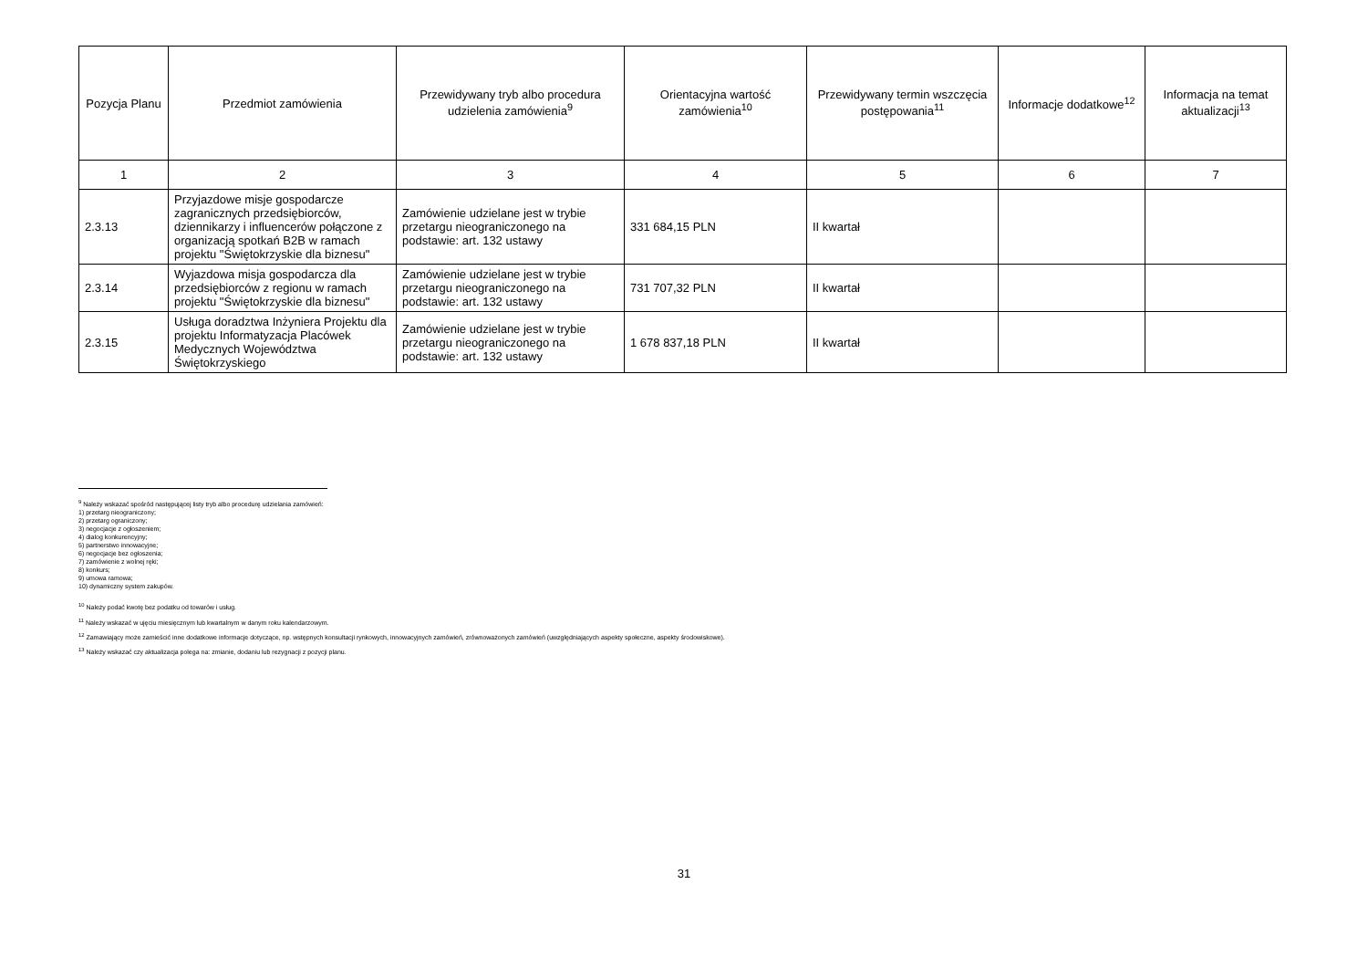| Pozycja Planu | Przedmiot zamówienia | Przewidywany tryb albo procedura udzielenia zamówienia<sup>9</sup> | Orientacyjna wartość zamówienia<sup>10</sup> | Przewidywany termin wszczęcia postępowania<sup>11</sup> | Informacje dodatkowe<sup>12</sup> | Informacja na temat aktualizacji<sup>13</sup> |
| --- | --- | --- | --- | --- | --- | --- |
| 1 | 2 | 3 | 4 | 5 | 6 | 7 |
| 2.3.13 | Przyjazdowe misje gospodarcze zagranicznych przedsiębiorców, dziennikarzy i influencerów połączone z organizacją spotkań B2B w ramach projektu "Świętokrzyskie dla biznesu" | Zamówienie udzielane jest w trybie przetargu nieograniczonego na podstawie: art. 132 ustawy | 331 684,15 PLN | II kwartał | | |
| 2.3.14 | Wyjazdowa misja gospodarcza dla przedsiębiorców z regionu w ramach projektu "Świętokrzyskie dla biznesu" | Zamówienie udzielane jest w trybie przetargu nieograniczonego na podstawie: art. 132 ustawy | 731 707,32 PLN | II kwartał | | |
| 2.3.15 | Usługa doradztwa Inżyniera Projektu dla projektu Informatyzacja Placówek Medycznych Województwa Świętokrzyskiego | Zamówienie udzielane jest w trybie przetargu nieograniczonego na podstawie: art. 132 ustawy | 1 678 837,18 PLN | II kwartał | | |
<sup>9</sup> Należy wskazać spośród następującej listy tryb albo procedurę udzielania zamówień:
1) przetarg nieograniczony;
2) przetarg ograniczony;
3) negocjacje z ogłoszeniem;
4) dialog konkurencyjny;
5) partnerstwo innowacyjne;
6) negocjacje bez ogłoszenia;
7) zamówienie z wolnej ręki;
8) konkurs;
9) umowa ramowa;
10) dynamiczny system zakupów.
<sup>10</sup> Należy podać kwotę bez podatku od towarów i usług.
<sup>11</sup> Należy wskazać w ujęciu miesięcznym lub kwartalnym w danym roku kalendarzowym.
<sup>12</sup> Zamawiający może zamieścić inne dodatkowe informacje dotyczące, np. wstępnych konsultacji rynkowych, innowacyjnych zamówień, zrównoważonych zamówień (uwzględniających aspekty społeczne, aspekty środowiskowe).
<sup>13</sup> Należy wskazać czy aktualizacja polega na: zmianie, dodaniu lub rezygnacji z pozycji planu.
31